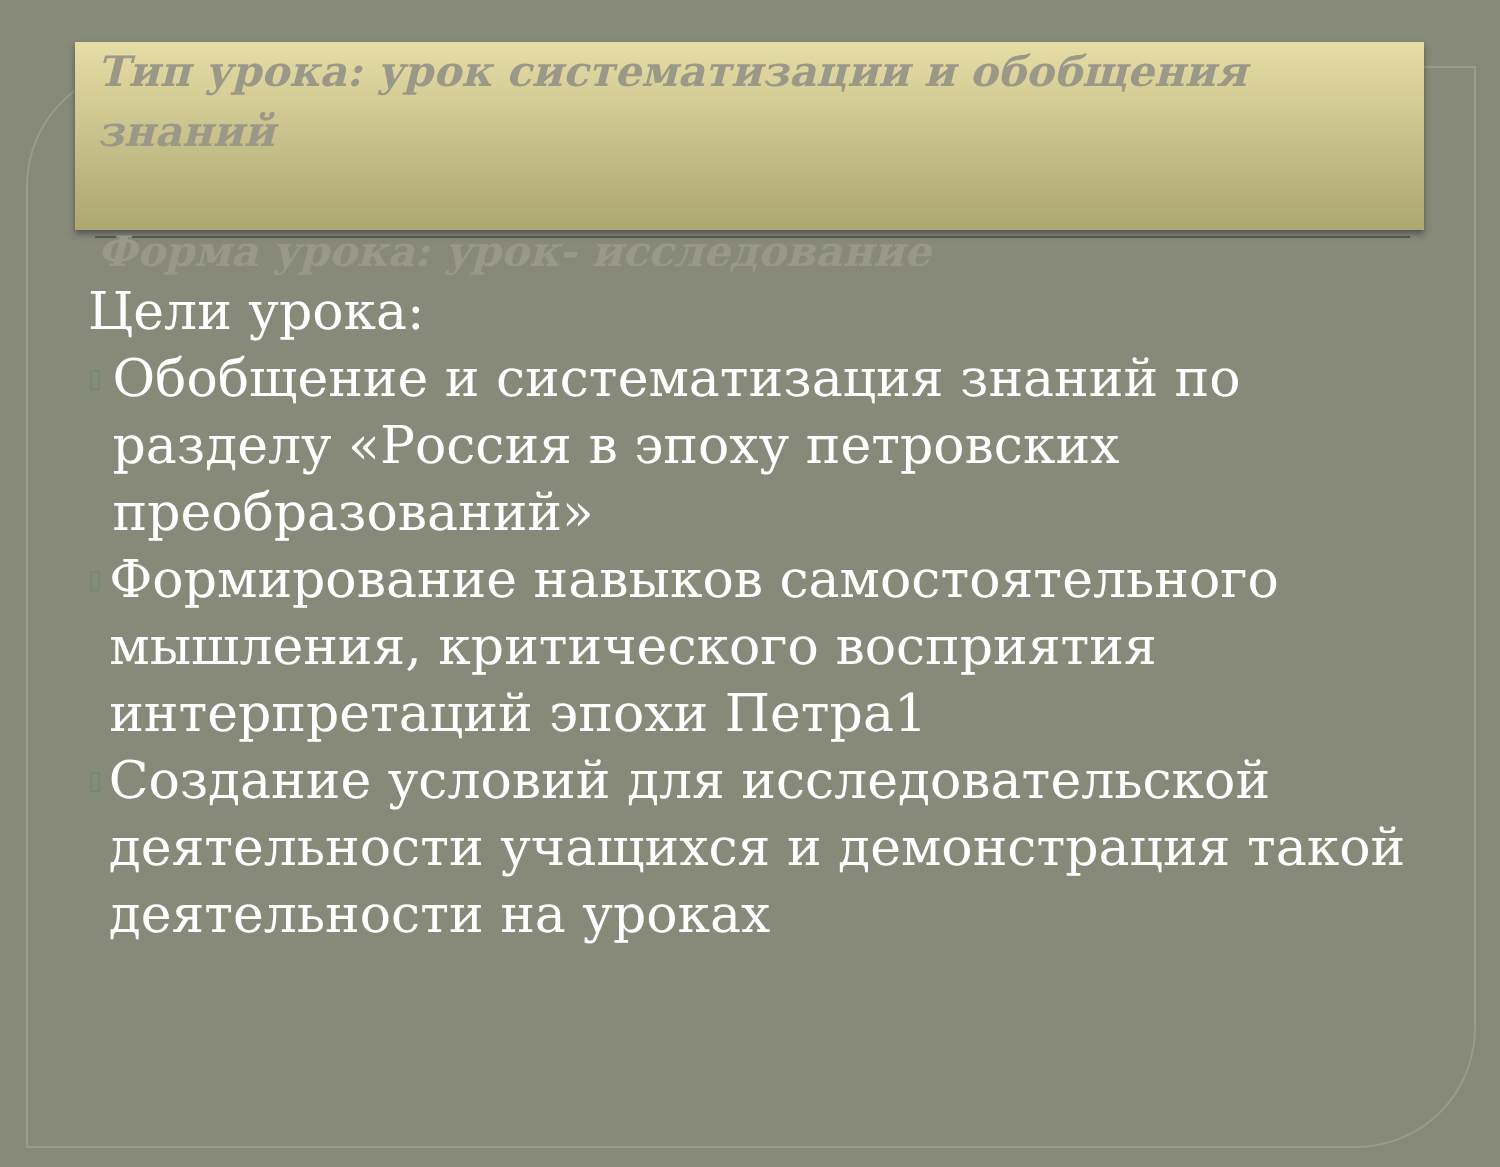Тип урока: урок систематизации и обобщения знаний
Форма урока: урок- исследование
Цели урока:
▯
Обобщение и систематизация знаний по разделу «Россия в эпоху петровских преобразований»
▯
Формирование навыков самостоятельного мышления, критического восприятия интерпретаций эпохи Петра1
▯
Создание условий для исследовательской деятельности учащихся и демонстрация такой деятельности на уроках